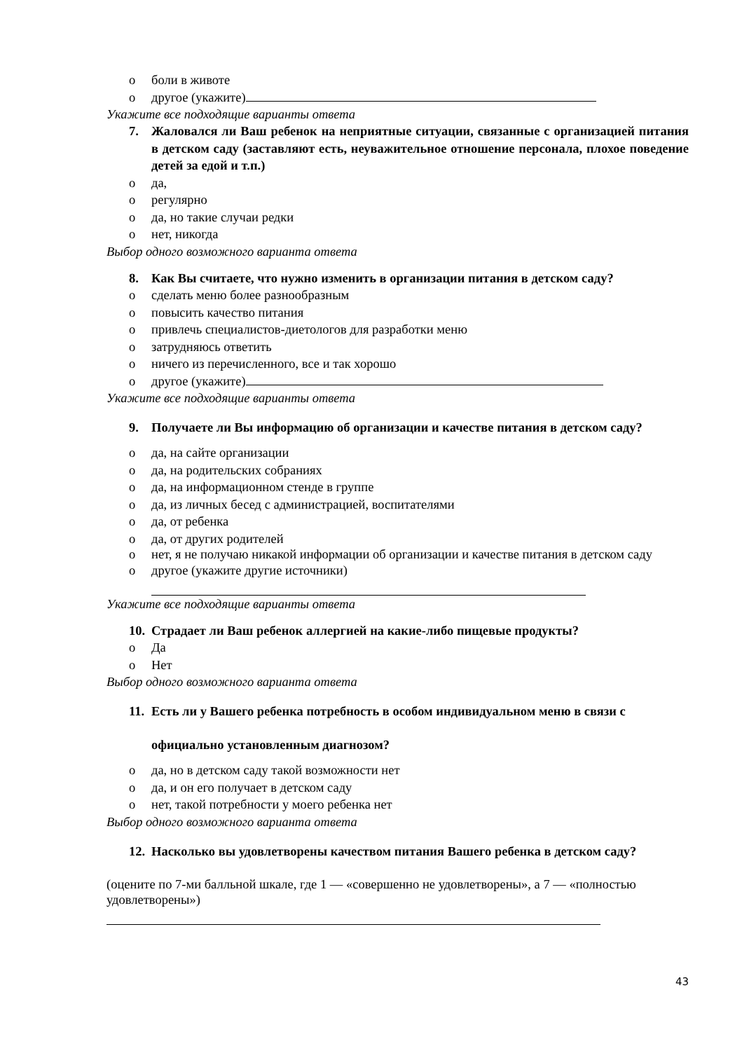o боли в животе
o другое (укажите)
Укажите все подходящие варианты ответа
7. Жаловался ли Ваш ребенок на неприятные ситуации, связанные с организацией питания в детском саду (заставляют есть, неуважительное отношение персонала, плохое поведение детей за едой и т.п.)
o да,
o регулярно
o да, но такие случаи редки
o нет, никогда
Выбор одного возможного варианта ответа
8. Как Вы считаете, что нужно изменить в организации питания в детском саду?
o сделать меню более разнообразным
o повысить качество питания
o привлечь специалистов-диетологов для разработки меню
o затрудняюсь ответить
o ничего из перечисленного, все и так хорошо
o другое (укажите)
Укажите все подходящие варианты ответа
9. Получаете ли Вы информацию об организации и качестве питания в детском саду?
o да, на сайте организации
o да, на родительских собраниях
o да, на информационном стенде в группе
o да, из личных бесед с администрацией, воспитателями
o да, от ребенка
o да, от других родителей
o нет, я не получаю никакой информации об организации и качестве питания в детском саду
o другое (укажите другие источники)
Укажите все подходящие варианты ответа
10. Страдает ли Ваш ребенок аллергией на какие-либо пищевые продукты?
o Да
o Нет
Выбор одного возможного варианта ответа
11. Есть ли у Вашего ребенка потребность в особом индивидуальном меню в связи с официально установленным диагнозом?
o да, но в детском саду такой возможности нет
o да, и он его получает в детском саду
o нет, такой потребности у моего ребенка нет
Выбор одного возможного варианта ответа
12. Насколько вы удовлетворены качеством питания Вашего ребенка в детском саду?
(оцените по 7-ми балльной шкале, где 1 — «совершенно не удовлетворены», а 7 — «полностью удовлетворены»)
43